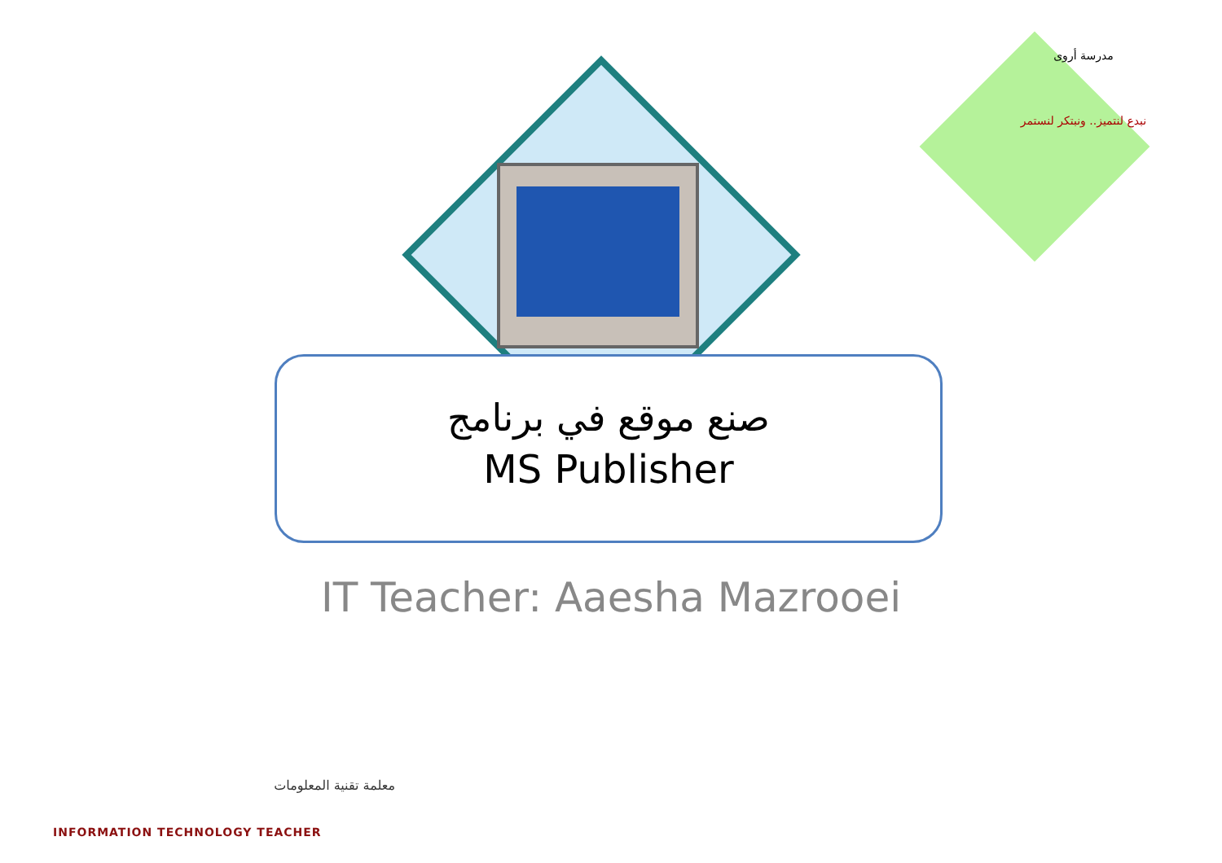مدرسة أروى
نبدع لنتميز.. ونبتكر لنستمر
صنع موقع في برنامج
MS Publisher
IT Teacher: Aaesha Mazrooei
معلمة تقنية المعلومات
INFORMATION TECHNOLOGY TEACHER